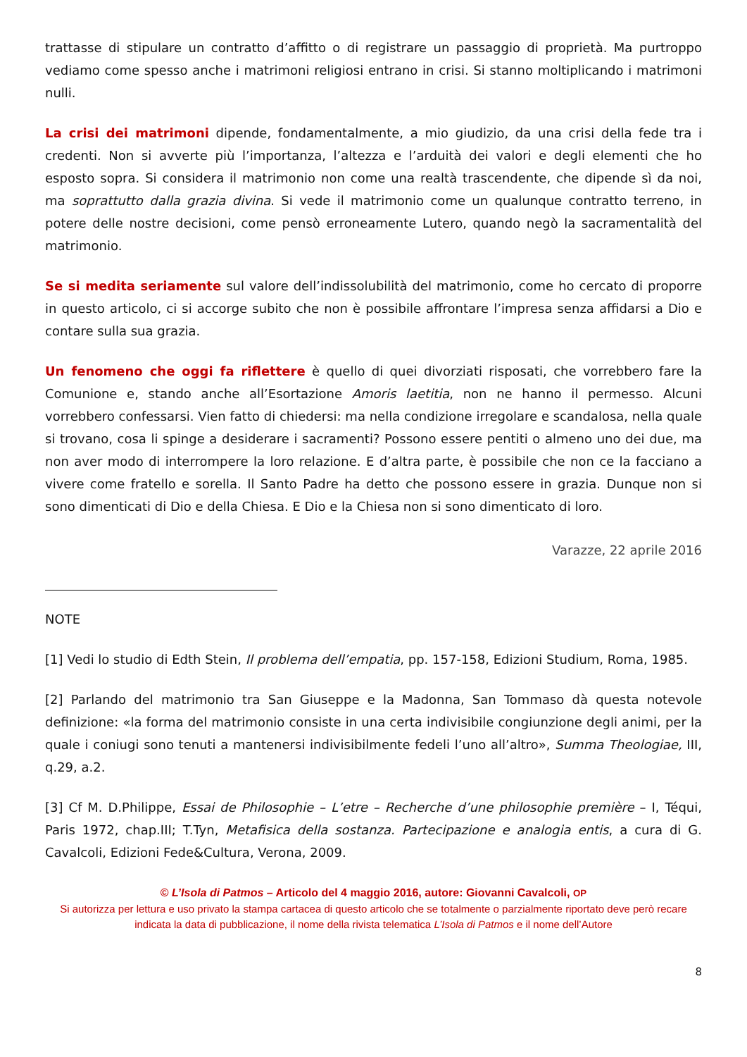trattasse di stipulare un contratto d’affitto o di registrare un passaggio di proprietà. Ma purtroppo vediamo come spesso anche i matrimoni religiosi entrano in crisi. Si stanno moltiplicando i matrimoni nulli.
La crisi dei matrimoni dipende, fondamentalmente, a mio giudizio, da una crisi della fede tra i credenti. Non si avverte più l’importanza, l’altezza e l’arduità dei valori e degli elementi che ho esposto sopra. Si considera il matrimonio non come una realtà trascendente, che dipende sì da noi, ma soprattutto dalla grazia divina. Si vede il matrimonio come un qualunque contratto terreno, in potere delle nostre decisioni, come pensò erroneamente Lutero, quando negò la sacramentalità del matrimonio.
Se si medita seriamente sul valore dell’indissolubilità del matrimonio, come ho cercato di proporre in questo articolo, ci si accorge subito che non è possibile affrontare l’impresa senza affidarsi a Dio e contare sulla sua grazia.
Un fenomeno che oggi fa riflettere è quello di quei divorziati risposati, che vorrebbero fare la Comunione e, stando anche all’Esortazione Amoris laetitia, non ne hanno il permesso. Alcuni vorrebbero confessarsi. Vien fatto di chiedersi: ma nella condizione irregolare e scandalosa, nella quale si trovano, cosa li spinge a desiderare i sacramenti? Possono essere pentiti o almeno uno dei due, ma non aver modo di interrompere la loro relazione. E d’altra parte, è possibile che non ce la facciano a vivere come fratello e sorella. Il Santo Padre ha detto che possono essere in grazia. Dunque non si sono dimenticati di Dio e della Chiesa. E Dio e la Chiesa non si sono dimenticato di loro.
Varazze, 22 aprile 2016
NOTE
[1] Vedi lo studio di Edth Stein, Il problema dell’empatia, pp. 157-158, Edizioni Studium, Roma, 1985.
[2] Parlando del matrimonio tra San Giuseppe e la Madonna, San Tommaso dà questa notevole definizione: «la forma del matrimonio consiste in una certa indivisibile congiunzione degli animi, per la quale i coniugi sono tenuti a mantenersi indivisibilmente fedeli l’uno all’altro», Summa Theologiae, III, q.29, a.2.
[3] Cf M. D.Philippe, Essai de Philosophie – L’etre – Recherche d’une philosophie première – I, Téqui, Paris 1972, chap.III; T.Tyn, Metafisica della sostanza. Partecipazione e analogia entis, a cura di G. Cavalcoli, Edizioni Fede&Cultura, Verona, 2009.
© L’Isola di Patmos – Articolo del 4 maggio 2016, autore: Giovanni Cavalcoli, OP
Si autorizza per lettura e uso privato la stampa cartacea di questo articolo che se totalmente o parzialmente riportato deve però recare indicata la data di pubblicazione, il nome della rivista telematica L’Isola di Patmos e il nome dell’Autore
8